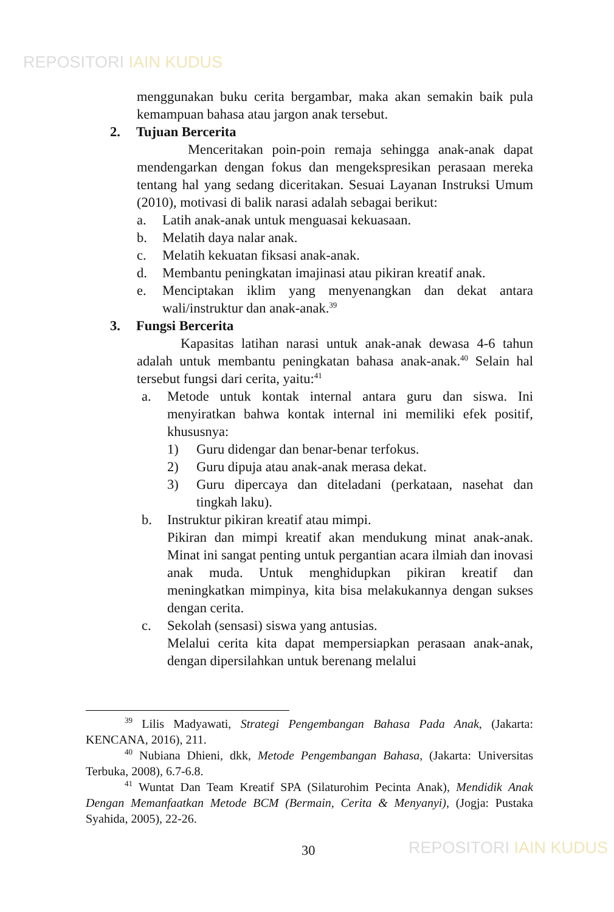REPOSITORI IAIN KUDUS
menggunakan buku cerita bergambar, maka akan semakin baik pula kemampuan bahasa atau jargon anak tersebut.
2. Tujuan Bercerita
Menceritakan poin-poin remaja sehingga anak-anak dapat mendengarkan dengan fokus dan mengekspresikan perasaan mereka tentang hal yang sedang diceritakan. Sesuai Layanan Instruksi Umum (2010), motivasi di balik narasi adalah sebagai berikut:
a. Latih anak-anak untuk menguasai kekuasaan.
b. Melatih daya nalar anak.
c. Melatih kekuatan fiksasi anak-anak.
d. Membantu peningkatan imajinasi atau pikiran kreatif anak.
e. Menciptakan iklim yang menyenangkan dan dekat antara wali/instruktur dan anak-anak.<sup>39</sup>
3. Fungsi Bercerita
Kapasitas latihan narasi untuk anak-anak dewasa 4-6 tahun adalah untuk membantu peningkatan bahasa anak-anak.<sup>40</sup> Selain hal tersebut fungsi dari cerita, yaitu:<sup>41</sup>
a. Metode untuk kontak internal antara guru dan siswa. Ini menyiratkan bahwa kontak internal ini memiliki efek positif, khususnya:
1) Guru didengar dan benar-benar terfokus.
2) Guru dipuja atau anak-anak merasa dekat.
3) Guru dipercaya dan diteladani (perkataan, nasehat dan tingkah laku).
b. Instruktur pikiran kreatif atau mimpi.
Pikiran dan mimpi kreatif akan mendukung minat anak-anak. Minat ini sangat penting untuk pergantian acara ilmiah dan inovasi anak muda. Untuk menghidupkan pikiran kreatif dan meningkatkan mimpinya, kita bisa melakukannya dengan sukses dengan cerita.
c. Sekolah (sensasi) siswa yang antusias.
Melalui cerita kita dapat mempersiapkan perasaan anak-anak, dengan dipersilahkan untuk berenang melalui
<sup>39</sup> Lilis Madyawati, Strategi Pengembangan Bahasa Pada Anak, (Jakarta: KENCANA, 2016), 211.
<sup>40</sup> Nubiana Dhieni, dkk, Metode Pengembangan Bahasa, (Jakarta: Universitas Terbuka, 2008), 6.7-6.8.
<sup>41</sup> Wuntat Dan Team Kreatif SPA (Silaturohim Pecinta Anak), Mendidik Anak Dengan Memanfaatkan Metode BCM (Bermain, Cerita & Menyanyi), (Jogja: Pustaka Syahida, 2005), 22-26.
30 REPOSITORI IAIN KUDUS